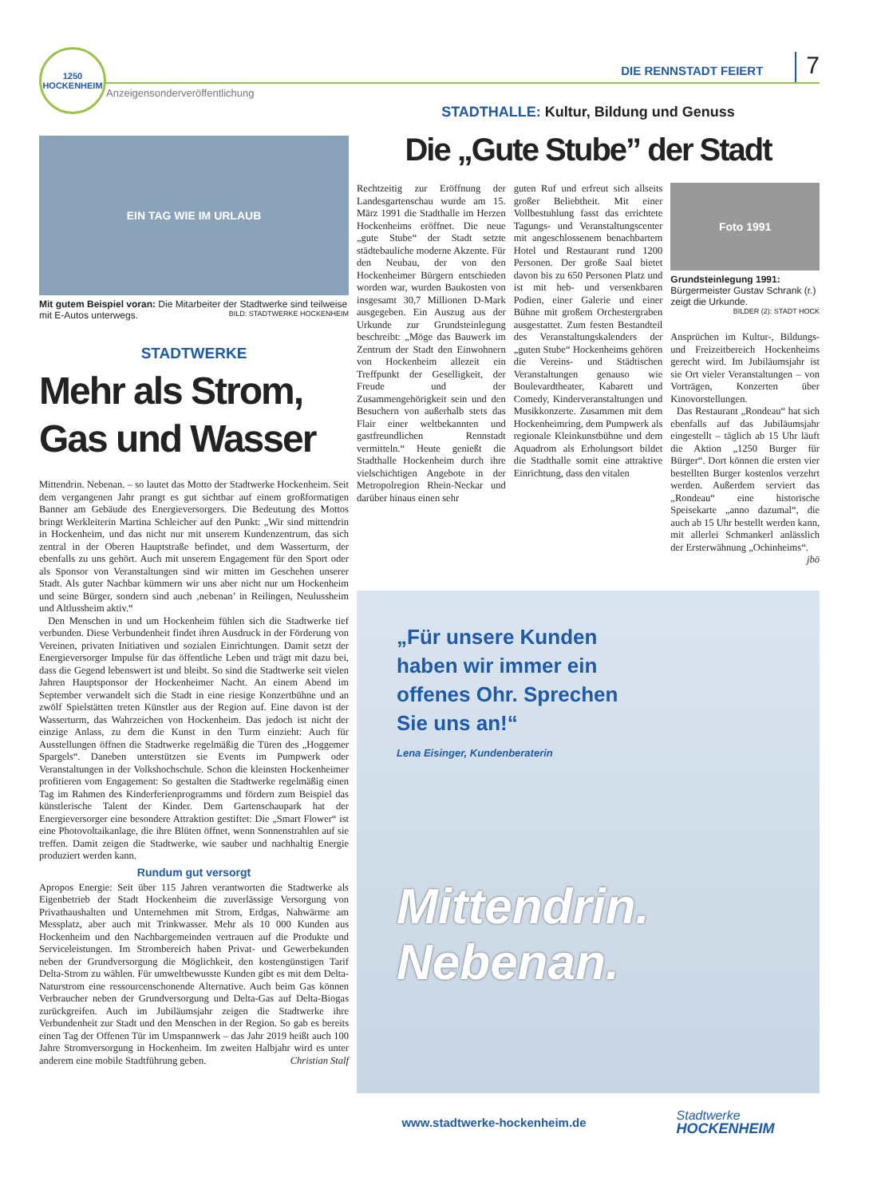1250
HOCKENHEIM
DIE RENNSTADT FEIERT
7
Anzeigensonderveröffentlichung
EIN TAG WIE IM URLAUB
Mit gutem Beispiel voran: Die Mitarbeiter der Stadtwerke sind teilweise mit E-Autos unterwegs. BILD: STADTWERKE HOCKENHEIM
STADTWERKE
Mehr als Strom, Gas und Wasser
Mittendrin. Nebenan. – so lautet das Motto der Stadtwerke Hockenheim. Seit dem vergangenen Jahr prangt es gut sichtbar auf einem großformatigen Banner am Gebäude des Energieversorgers. Die Bedeutung des Mottos bringt Werkleiterin Martina Schleicher auf den Punkt: „Wir sind mittendrin in Hockenheim, und das nicht nur mit unserem Kundenzentrum, das sich zentral in der Oberen Hauptstraße befindet, und dem Wasserturm, der ebenfalls zu uns gehört. Auch mit unserem Engagement für den Sport oder als Sponsor von Veranstaltungen sind wir mitten im Geschehen unserer Stadt. Als guter Nachbar kümmern wir uns aber nicht nur um Hockenheim und seine Bürger, sondern sind auch ‚nebenan’ in Reilingen, Neulussheim und Altlussheim aktiv.“
Den Menschen in und um Hockenheim fühlen sich die Stadtwerke tief verbunden. Diese Verbundenheit findet ihren Ausdruck in der Förderung von Vereinen, privaten Initiativen und sozialen Einrichtungen. Damit setzt der Energieversorger Impulse für das öffentliche Leben und trägt mit dazu bei, dass die Gegend lebenswert ist und bleibt. So sind die Stadtwerke seit vielen Jahren Hauptsponsor der Hockenheimer Nacht. An einem Abend im September verwandelt sich die Stadt in eine riesige Konzertbühne und an zwölf Spielstätten treten Künstler aus der Region auf. Eine davon ist der Wasserturm, das Wahrzeichen von Hockenheim. Das jedoch ist nicht der einzige Anlass, zu dem die Kunst in den Turm einzieht: Auch für Ausstellungen öffnen die Stadtwerke regelmäßig die Türen des „Hoggemer Spargels“. Daneben unterstützen sie Events im Pumpwerk oder Veranstaltungen in der Volkshochschule. Schon die kleinsten Hockenheimer profitieren vom Engagement: So gestalten die Stadtwerke regelmäßig einen Tag im Rahmen des Kinderferienprogramms und fördern zum Beispiel das künstlerische Talent der Kinder. Dem Gartenschaupark hat der Energieversorger eine besondere Attraktion gestiftet: Die „Smart Flower“ ist eine Photovoltaikanlage, die ihre Blüten öffnet, wenn Sonnenstrahlen auf sie treffen. Damit zeigen die Stadtwerke, wie sauber und nachhaltig Energie produziert werden kann.
Rundum gut versorgt
Apropos Energie: Seit über 115 Jahren verantworten die Stadtwerke als Eigenbetrieb der Stadt Hockenheim die zuverlässige Versorgung von Privathaushalten und Unternehmen mit Strom, Erdgas, Nahwärme am Messplatz, aber auch mit Trinkwasser. Mehr als 10 000 Kunden aus Hockenheim und den Nachbargemeinden vertrauen auf die Produkte und Serviceleistungen. Im Strombereich haben Privat- und Gewerbekunden neben der Grundversorgung die Möglichkeit, den kostengünstigen Tarif Delta-Strom zu wählen. Für umweltbewusste Kunden gibt es mit dem Delta-Naturstrom eine ressourcenschonende Alternative. Auch beim Gas können Verbraucher neben der Grundversorgung und Delta-Gas auf Delta-Biogas zurückgreifen. Auch im Jubiläumsjahr zeigen die Stadtwerke ihre Verbundenheit zur Stadt und den Menschen in der Region. So gab es bereits einen Tag der Offenen Tür im Umspannwerk – das Jahr 2019 heißt auch 100 Jahre Stromversorgung in Hockenheim. Im zweiten Halbjahr wird es unter anderem eine mobile Stadtführung geben. Christian Stalf
STADTHALLE: Kultur, Bildung und Genuss
Die „Gute Stube” der Stadt
Rechtzeitig zur Eröffnung der Landesgartenschau wurde am 15. März 1991 die Stadthalle im Herzen Hockenheims eröffnet. Die neue „gute Stube“ der Stadt setzte städtebauliche moderne Akzente. Für den Neubau, der von den Hockenheimer Bürgern entschieden worden war, wurden Baukosten von insgesamt 30,7 Millionen D-Mark ausgegeben. Ein Auszug aus der Urkunde zur Grundsteinlegung beschreibt: „Möge das Bauwerk im Zentrum der Stadt den Einwohnern von Hockenheim allezeit ein Treffpunkt der Geselligkeit, der Freude und der Zusammengehörigkeit sein und den Besuchern von außerhalb stets das Flair einer weltbekannten und gastfreundlichen Rennstadt vermitteln.“ Heute genießt die Stadthalle Hockenheim durch ihre vielschichtigen Angebote in der Metropolregion Rhein-Neckar und darüber hinaus einen sehr
guten Ruf und erfreut sich allseits großer Beliebtheit. Mit einer Vollbestuhlung fasst das errichtete Tagungs- und Veranstaltungscenter mit angeschlossenem benachbartem Hotel und Restaurant rund 1200 Personen. Der große Saal bietet davon bis zu 650 Personen Platz und ist mit heb- und versenkbaren Podien, einer Galerie und einer Bühne mit großem Orchestergraben ausgestattet. Zum festen Bestandteil des Veranstaltungskalenders der „guten Stube“ Hockenheims gehören die Vereins- und Städtischen Veranstaltungen genauso wie Boulevardtheater, Kabarett und Comedy, Kinderveranstaltungen und Musikkonzerte. Zusammen mit dem Hockenheimring, dem Pumpwerk als regionale Kleinkunstbühne und dem Aquadrom als Erholungsort bildet die Stadthalle somit eine attraktive Einrichtung, dass den vitalen
Foto 1991
Grundsteinlegung 1991: Bürgermeister Gustav Schrank (r.) zeigt die Urkunde. BILDER (2): STADT HOCK
Ansprüchen im Kultur-, Bildungs- und Freizeitbereich Hockenheims gerecht wird. Im Jubiläumsjahr ist sie Ort vieler Veranstaltungen – von Vorträgen, Konzerten über Kinovorstellungen.
Das Restaurant „Rondeau“ hat sich ebenfalls auf das Jubiläumsjahr eingestellt – täglich ab 15 Uhr läuft die Aktion „1250 Burger für Bürger“. Dort können die ersten vier bestellten Burger kostenlos verzehrt werden. Außerdem serviert das „Rondeau“ eine historische Speisekarte „anno dazumal“, die auch ab 15 Uhr bestellt werden kann, mit allerlei Schmankerl anlässlich der Ersterwähnung „Ochinheims“. jbö
„Für unsere Kunden
haben wir immer ein
offenes Ohr. Sprechen
Sie uns an!“
Lena Eisinger, Kundenberaterin
Mittendrin.
Nebenan.
www.stadtwerke-hockenheim.de
Stadtwerke
HOCKENHEIM